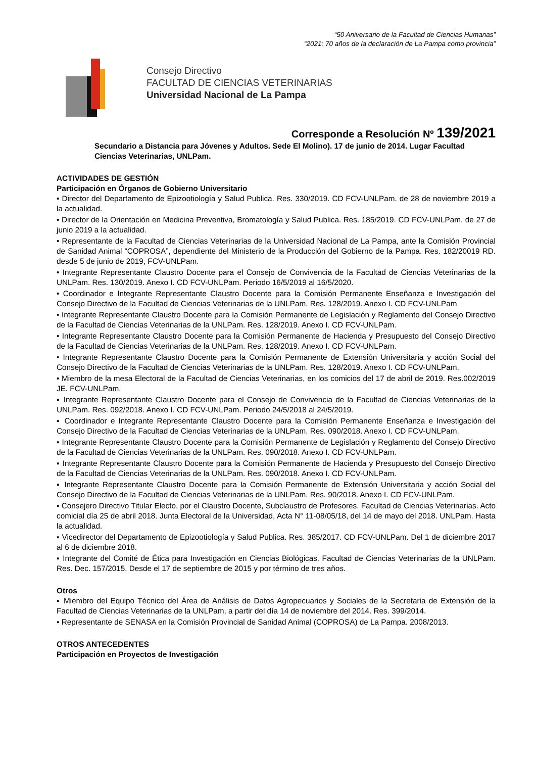“50 Aniversario de la Facultad de Ciencias Humanas”
“2021: 70 años de la declaración de La Pampa como provincia”
Consejo Directivo
FACULTAD DE CIENCIAS VETERINARIAS
Universidad Nacional de La Pampa
Corresponde a Resolución Nº 139/2021
Secundario a Distancia para Jóvenes y Adultos. Sede El Molino). 17 de junio de 2014. Lugar Facultad Ciencias Veterinarias, UNLPam.
ACTIVIDADES DE GESTIÓN
Participación en Órganos de Gobierno Universitario
• Director del Departamento de Epizootiología y Salud Publica. Res. 330/2019. CD FCV-UNLPam. de 28 de noviembre 2019 a la actualidad.
• Director de la Orientación en Medicina Preventiva, Bromatología y Salud Publica. Res. 185/2019. CD FCV-UNLPam. de 27 de junio 2019 a la actualidad.
• Representante de la Facultad de Ciencias Veterinarias de la Universidad Nacional de La Pampa, ante la Comisión Provincial de Sanidad Animal “COPROSA”, dependiente del Ministerio de la Producción del Gobierno de la Pampa. Res. 182/20019 RD. desde 5 de junio de 2019, FCV-UNLPam.
• Integrante Representante Claustro Docente para el Consejo de Convivencia de la Facultad de Ciencias Veterinarias de la UNLPam. Res. 130/2019. Anexo I. CD FCV-UNLPam. Periodo 16/5/2019 al 16/5/2020.
• Coordinador e Integrante Representante Claustro Docente para la Comisión Permanente Enseñanza e Investigación del Consejo Directivo de la Facultad de Ciencias Veterinarias de la UNLPam. Res. 128/2019. Anexo I. CD FCV-UNLPam
• Integrante Representante Claustro Docente para la Comisión Permanente de Legislación y Reglamento del Consejo Directivo de la Facultad de Ciencias Veterinarias de la UNLPam. Res. 128/2019. Anexo I. CD FCV-UNLPam.
• Integrante Representante Claustro Docente para la Comisión Permanente de Hacienda y Presupuesto del Consejo Directivo de la Facultad de Ciencias Veterinarias de la UNLPam. Res. 128/2019. Anexo I. CD FCV-UNLPam.
• Integrante Representante Claustro Docente para la Comisión Permanente de Extensión Universitaria y acción Social del Consejo Directivo de la Facultad de Ciencias Veterinarias de la UNLPam. Res. 128/2019. Anexo I. CD FCV-UNLPam.
• Miembro de la mesa Electoral de la Facultad de Ciencias Veterinarias, en los comicios del 17 de abril de 2019. Res.002/2019 JE. FCV-UNLPam.
▪ Integrante Representante Claustro Docente para el Consejo de Convivencia de la Facultad de Ciencias Veterinarias de la UNLPam. Res. 092/2018. Anexo I. CD FCV-UNLPam. Periodo 24/5/2018 al 24/5/2019.
▪ Coordinador e Integrante Representante Claustro Docente para la Comisión Permanente Enseñanza e Investigación del Consejo Directivo de la Facultad de Ciencias Veterinarias de la UNLPam. Res. 090/2018. Anexo I. CD FCV-UNLPam.
▪ Integrante Representante Claustro Docente para la Comisión Permanente de Legislación y Reglamento del Consejo Directivo de la Facultad de Ciencias Veterinarias de la UNLPam. Res. 090/2018. Anexo I. CD FCV-UNLPam.
▪ Integrante Representante Claustro Docente para la Comisión Permanente de Hacienda y Presupuesto del Consejo Directivo de la Facultad de Ciencias Veterinarias de la UNLPam. Res. 090/2018. Anexo I. CD FCV-UNLPam.
▪ Integrante Representante Claustro Docente para la Comisión Permanente de Extensión Universitaria y acción Social del Consejo Directivo de la Facultad de Ciencias Veterinarias de la UNLPam. Res. 90/2018. Anexo I. CD FCV-UNLPam.
▪ Consejero Directivo Titular Electo, por el Claustro Docente, Subclaustro de Profesores. Facultad de Ciencias Veterinarias. Acto comicial día 25 de abril 2018. Junta Electoral de la Universidad, Acta N° 11-08/05/18, del 14 de mayo del 2018. UNLPam. Hasta la actualidad.
▪ Vicedirector del Departamento de Epizootiología y Salud Publica. Res. 385/2017. CD FCV-UNLPam. Del 1 de diciembre 2017 al 6 de diciembre 2018.
▪ Integrante del Comité de Ética para Investigación en Ciencias Biológicas. Facultad de Ciencias Veterinarias de la UNLPam. Res. Dec. 157/2015. Desde el 17 de septiembre de 2015 y por término de tres años.
Otros
▪ Miembro del Equipo Técnico del Área de Análisis de Datos Agropecuarios y Sociales de la Secretaria de Extensión de la Facultad de Ciencias Veterinarias de la UNLPam, a partir del día 14 de noviembre del 2014. Res. 399/2014.
▪ Representante de SENASA en la Comisión Provincial de Sanidad Animal (COPROSA) de La Pampa. 2008/2013.
OTROS ANTECEDENTES
Participación en Proyectos de Investigación